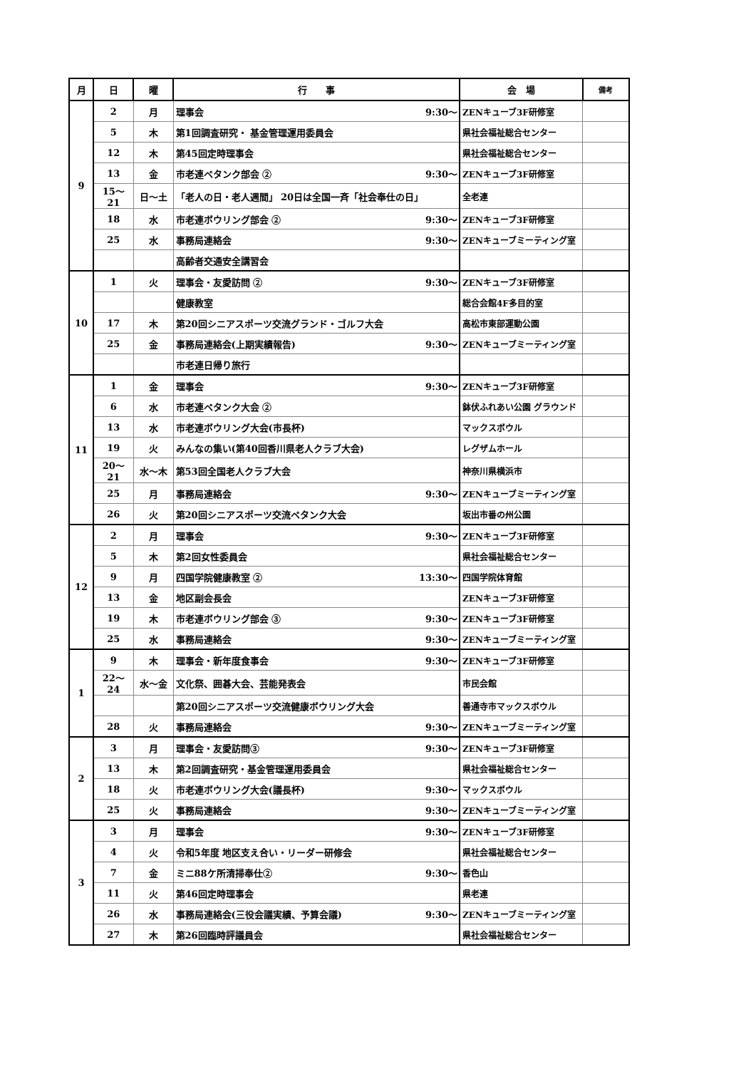| 月 | 日 | 曜 | 行 事 | | 会 場 | 備考 |
| --- | --- | --- | --- | --- | --- | --- |
| 9 | 2 | 月 | 理事会 | 9:30～ | ZENキューブ3F研修室 | |
| | 5 | 木 | 第1回調査研究・ 基金管理運用委員会 | | 県社会福祉総合センター | |
| | 12 | 木 | 第45回定時理事会 | | 県社会福祉総合センター | |
| | 13 | 金 | 市老連ペタンク部会 ② | 9:30～ | ZENキューブ3F研修室 | |
| | 15～21 | 日～土 | 「老人の日・老人週間」 20日は全国一斉「社会奉仕の日」 | | 全老連 | |
| | 18 | 水 | 市老連ボウリング部会 ② | 9:30～ | ZENキューブ3F研修室 | |
| | 25 | 水 | 事務局連絡会 | 9:30～ | ZENキューブミーティング室 | |
| | | | 高齢者交通安全講習会 | | | |
| 10 | 1 | 火 | 理事会・友愛訪問 ② | 9:30～ | ZENキューブ3F研修室 | |
| | | | 健康教室 | | 総合会館4F多目的室 | |
| | 17 | 木 | 第20回シニアスポーツ交流グランド・ゴルフ大会 | | 高松市東部運動公園 | |
| | 25 | 金 | 事務局連絡会(上期実績報告) | 9:30～ | ZENキューブミーティング室 | |
| | | | 市老連日帰り旅行 | | | |
| 11 | 1 | 金 | 理事会 | 9:30～ | ZENキューブ3F研修室 | |
| | 6 | 水 | 市老連ペタンク大会 ② | | 鉢伏ふれあい公園 グラウンド | |
| | 13 | 水 | 市老連ボウリング大会(市長杯) | | マックスボウル | |
| | 19 | 火 | みんなの集い(第40回香川県老人クラブ大会) | | レグザムホール | |
| | 20～21 | 水～木 | 第53回全国老人クラブ大会 | | 神奈川県横浜市 | |
| | 25 | 月 | 事務局連絡会 | 9:30～ | ZENキューブミーティング室 | |
| | 26 | 火 | 第20回シニアスポーツ交流ペタンク大会 | | 坂出市番の州公園 | |
| 12 | 2 | 月 | 理事会 | 9:30～ | ZENキューブ3F研修室 | |
| | 5 | 木 | 第2回女性委員会 | | 県社会福祉総合センター | |
| | 9 | 月 | 四国学院健康教室 ② | 13:30～ | 四国学院体育館 | |
| | 13 | 金 | 地区副会長会 | | ZENキューブ3F研修室 | |
| | 19 | 木 | 市老連ボウリング部会 ③ | 9:30～ | ZENキューブ3F研修室 | |
| | 25 | 水 | 事務局連絡会 | 9:30～ | ZENキューブミーティング室 | |
| 1 | 9 | 木 | 理事会・新年度食事会 | 9:30～ | ZENキューブ3F研修室 | |
| | 22～24 | 水～金 | 文化祭、囲碁大会、芸能発表会 | | 市民会館 | |
| | | | 第20回シニアスポーツ交流健康ボウリング大会 | | 善通寺市マックスボウル | |
| | 28 | 火 | 事務局連絡会 | 9:30～ | ZENキューブミーティング室 | |
| 2 | 3 | 月 | 理事会・友愛訪問③ | 9:30～ | ZENキューブ3F研修室 | |
| | 13 | 木 | 第2回調査研究・基金管理運用委員会 | | 県社会福祉総合センター | |
| | 18 | 火 | 市老連ボウリング大会(議長杯) | 9:30～ | マックスボウル | |
| | 25 | 火 | 事務局連絡会 | 9:30～ | ZENキューブミーティング室 | |
| 3 | 3 | 月 | 理事会 | 9:30～ | ZENキューブ3F研修室 | |
| | 4 | 火 | 令和5年度 地区支え合い・リーダー研修会 | | 県社会福祉総合センター | |
| | 7 | 金 | ミニ88ケ所清掃奉仕② | 9:30～ | 香色山 | |
| | 11 | 火 | 第46回定時理事会 | | 県老連 | |
| | 26 | 水 | 事務局連絡会(三役会議実績、予算会議) | 9:30～ | ZENキューブミーティング室 | |
| | 27 | 木 | 第26回臨時評議員会 | | 県社会福祉総合センター | |